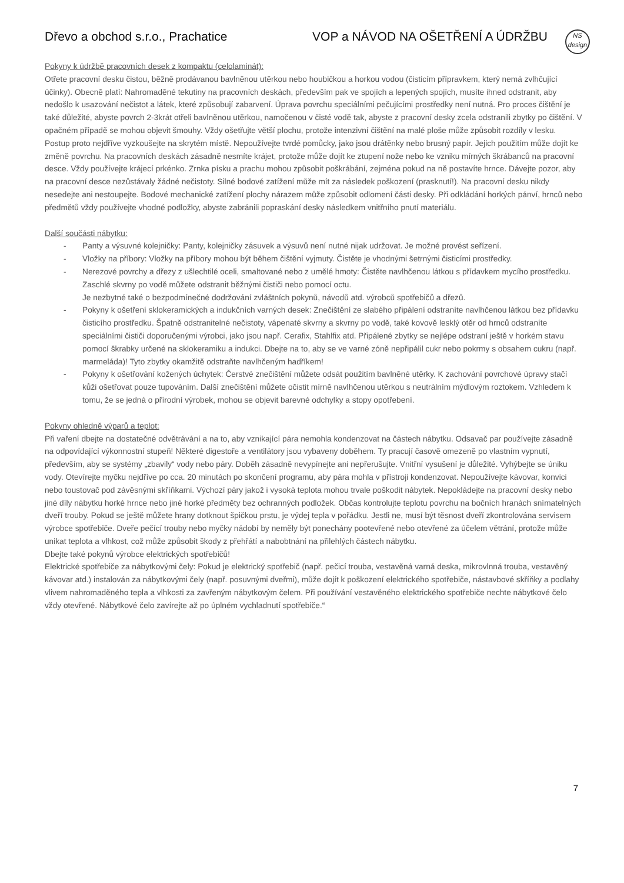NS
design
Dřevo a obchod s.r.o., Prachatice VOP a NÁVOD NA OŠETŘENÍ A ÚDRŽBU
Pokyny k údržbě pracovních desek z kompaktu (celolaminát):
Otřete pracovní desku čistou, běžně prodávanou bavlněnou utěrkou nebo houbičkou a horkou vodou (čisticím přípravkem, který nemá zvlhčující účinky). Obecně platí: Nahromaděné tekutiny na pracovních deskách, především pak ve spojích a lepených spojích, musíte ihned odstranit, aby nedošlo k usazování nečistot a látek, které způsobují zabarvení. Úprava povrchu speciálními pečujícími prostředky není nutná. Pro proces čištění je také důležité, abyste povrch 2-3krát otřeli bavlněnou utěrkou, namočenou v čisté vodě tak, abyste z pracovní desky zcela odstranili zbytky po čištění. V opačném případě se mohou objevit šmouhy. Vždy ošetřujte větší plochu, protože intenzivní čištění na malé ploše může způsobit rozdíly v lesku. Postup proto nejdříve vyzkoušejte na skrytém místě. Nepoužívejte tvrdé pomůcky, jako jsou drátěnky nebo brusný papír. Jejich použitím může dojít ke změně povrchu. Na pracovních deskách zásadně nesmíte krájet, protože může dojít ke ztupení nože nebo ke vzniku mírných škrábanců na pracovní desce. Vždy používejte krájecí prkénko. Zrnka písku a prachu mohou způsobit poškrábání, zejména pokud na ně postavíte hrnce. Dávejte pozor, aby na pracovní desce nezůstávaly žádné nečistoty. Silné bodové zatížení může mít za následek poškození (prasknutí!). Na pracovní desku nikdy nesedejte ani nestoupejte. Bodové mechanické zatížení plochy nárazem může způsobit odlomení části desky. Při odkládání horkých pánví, hrnců nebo předmětů vždy používejte vhodné podložky, abyste zabránili popraskání desky následkem vnitřního pnutí materiálu.
Další součásti nábytku:
- Panty a výsuvné kolejničky: Panty, kolejničky zásuvek a výsuvů není nutné nijak udržovat. Je možné provést seřízení.
- Vložky na příbory: Vložky na příbory mohou být během čištění vyjmuty. Čistěte je vhodnými šetrnými čisticími prostředky.
- Nerezové povrchy a dřezy z ušlechtilé oceli, smaltované nebo z umělé hmoty: Čistěte navlhčenou látkou s přídavkem mycího prostředku. Zaschlé skvrny po vodě můžete odstranit běžnými čističi nebo pomocí octu.
Je nezbytné také o bezpodmínečné dodržování zvláštních pokynů, návodů atd. výrobců spotřebičů a dřezů.
- Pokyny k ošetření sklokeramických a indukčních varných desek: Znečištění ze slabého připálení odstraníte navlhčenou látkou bez přídavku čisticího prostředku. Špatně odstranitelné nečistoty, vápenaté skvrny a skvrny po vodě, také kovově lesklý otěr od hrnců odstraníte speciálními čističi doporučenými výrobci, jako jsou např. Cerafix, Stahlfix atd. Připálené zbytky se nejlépe odstraní ještě v horkém stavu pomocí škrabky určené na sklokeramiku a indukci. Dbejte na to, aby se ve varné zóně nepřipálil cukr nebo pokrmy s obsahem cukru (např. marmeláda)! Tyto zbytky okamžitě odstraňte navlhčeným hadříkem!
- Pokyny k ošetřování kožených úchytek: Čerstvé znečištění můžete odsát použitím bavlněné utěrky. K zachování povrchové úpravy stačí kůži ošetřovat pouze tupováním. Další znečištění můžete očistit mírně navlhčenou utěrkou s neutrálním mýdlovým roztokem. Vzhledem k tomu, že se jedná o přírodní výrobek, mohou se objevit barevné odchylky a stopy opotřebení.
Pokyny ohledně výparů a teplot:
Při vaření dbejte na dostatečné odvětrávání a na to, aby vznikající pára nemohla kondenzovat na částech nábytku. Odsavač par používejte zásadně na odpovídající výkonnostní stupeň! Některé digestoře a ventilátory jsou vybaveny doběhem. Ty pracují časově omezeně po vlastním vypnutí, především, aby se systémy „zbavily“ vody nebo páry. Doběh zásadně nevypínejte ani nepřerušujte. Vnitřní vysušení je důležité. Vyhýbejte se úniku vody. Otevírejte myčku nejdříve po cca. 20 minutách po skončení programu, aby pára mohla v přístroji kondenzovat. Nepoužívejte kávovar, konvici nebo toustovač pod závěsnými skříňkami. Výchozí páry jakož i vysoká teplota mohou trvale poškodit nábytek. Nepokládejte na pracovní desky nebo jiné díly nábytku horké hrnce nebo jiné horké předměty bez ochranných podložek. Občas kontrolujte teplotu povrchu na bočních hranách snímatelných dveří trouby. Pokud se ještě můžete hrany dotknout špičkou prstu, je výdej tepla v pořádku. Jestli ne, musí být těsnost dveří zkontrolována servisem výrobce spotřebiče. Dveře pečící trouby nebo myčky nádobí by neměly být ponechány pootevřené nebo otevřené za účelem větrání, protože může unikat teplota a vlhkost, což může způsobit škody z přehřátí a nabobtnání na přilehlých částech nábytku.
Dbejte také pokynů výrobce elektrických spotřebičů!
Elektrické spotřebiče za nábytkovými čely: Pokud je elektrický spotřebič (např. pečicí trouba, vestavěná varná deska, mikrovlnná trouba, vestavěný kávovar atd.) instalován za nábytkovými čely (např. posuvnými dveřmi), může dojít k poškození elektrického spotřebiče, nástavbové skříňky a podlahy vlivem nahromaděného tepla a vlhkosti za zavřeným nábytkovým čelem. Při používání vestavěného elektrického spotřebiče nechte nábytkové čelo vždy otevřené. Nábytkové čelo zavírejte až po úplném vychladnutí spotřebiče.“
7